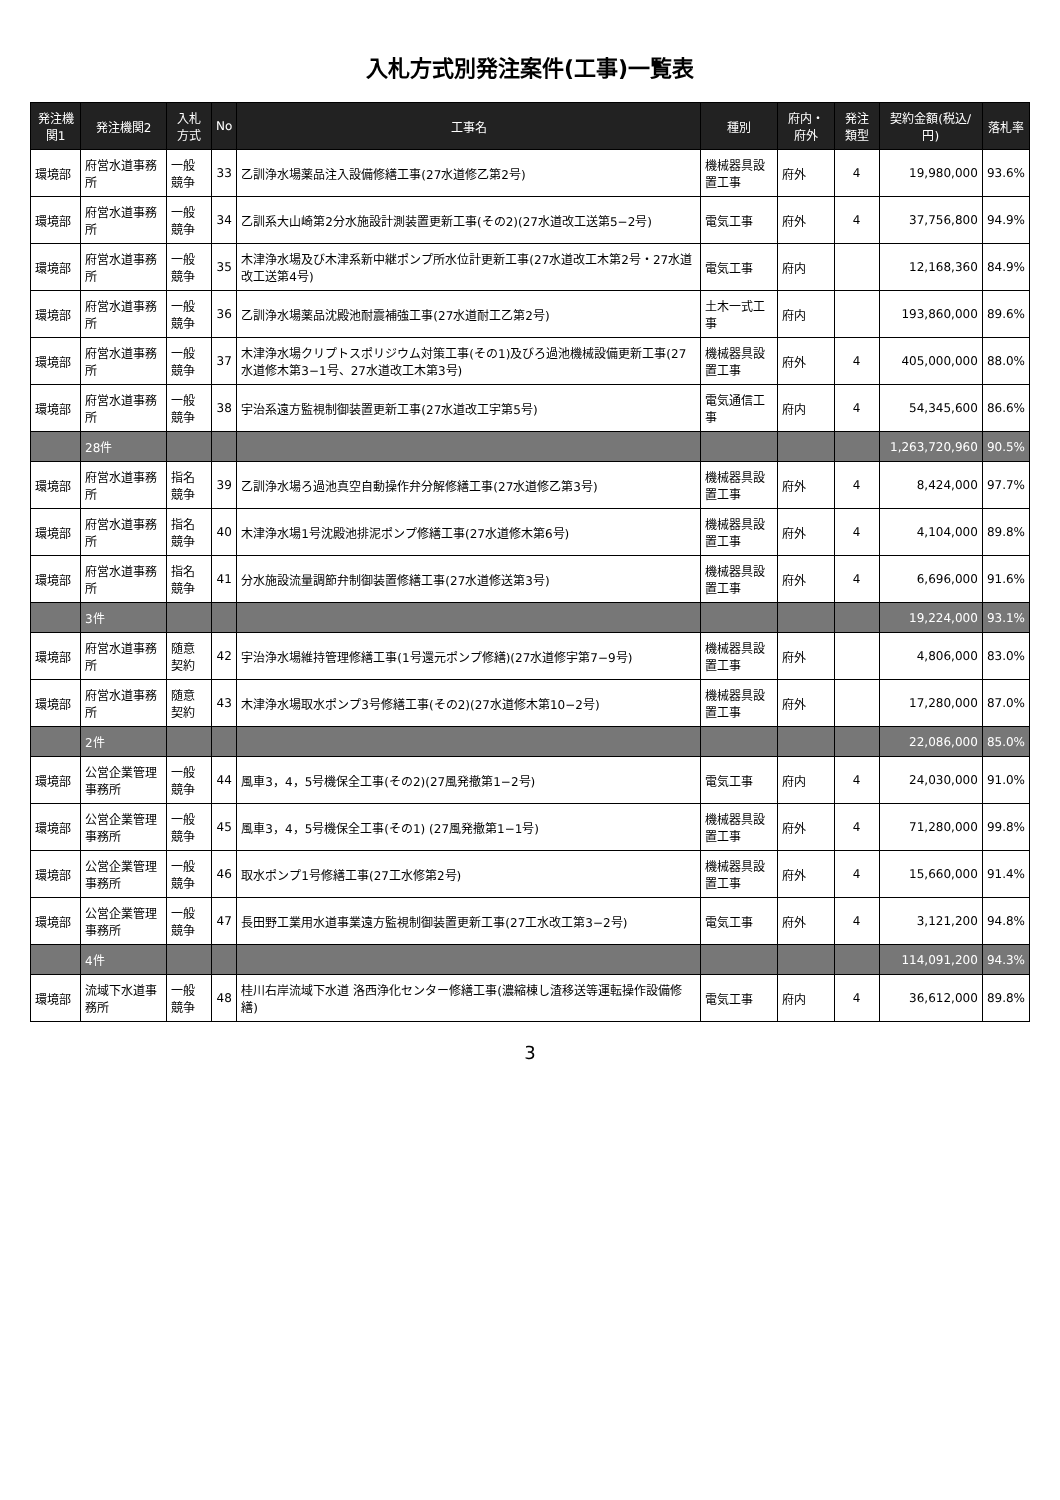入札方式別発注案件(工事)一覧表
| 発注機関1 | 発注機関2 | 入札方式 | No | 工事名 | 種別 | 府内・府外 | 発注類型 | 契約金額(税込/円) | 落札率 |
| --- | --- | --- | --- | --- | --- | --- | --- | --- | --- |
| 環境部 | 府営水道事務所 | 一般競争 | 33 | 乙訓浄水場薬品注入設備修繕工事(27水道修乙第2号) | 機械器具設置工事 | 府外 | 4 | 19,980,000 | 93.6% |
| 環境部 | 府営水道事務所 | 一般競争 | 34 | 乙訓系大山崎第2分水施設計測装置更新工事(その2)(27水道改工送第5−2号) | 電気工事 | 府外 | 4 | 37,756,800 | 94.9% |
| 環境部 | 府営水道事務所 | 一般競争 | 35 | 木津浄水場及び木津系新中継ポンプ所水位計更新工事(27水道改工木第2号・27水道改工送第4号) | 電気工事 | 府内 | | 12,168,360 | 84.9% |
| 環境部 | 府営水道事務所 | 一般競争 | 36 | 乙訓浄水場薬品沈殿池耐震補強工事(27水道耐工乙第2号) | 土木一式工事 | 府内 | | 193,860,000 | 89.6% |
| 環境部 | 府営水道事務所 | 一般競争 | 37 | 木津浄水場クリプトスポリジウム対策工事(その1)及びろ過池機械設備更新工事(27水道修木第3−1号、27水道改工木第3号) | 機械器具設置工事 | 府外 | 4 | 405,000,000 | 88.0% |
| 環境部 | 府営水道事務所 | 一般競争 | 38 | 宇治系遠方監視制御装置更新工事(27水道改工宇第5号) | 電気通信工事 | 府内 | 4 | 54,345,600 | 86.6% |
| | 28件 | | | | | | | 1,263,720,960 | 90.5% |
| 環境部 | 府営水道事務所 | 指名競争 | 39 | 乙訓浄水場ろ過池真空自動操作弁分解修繕工事(27水道修乙第3号) | 機械器具設置工事 | 府外 | 4 | 8,424,000 | 97.7% |
| 環境部 | 府営水道事務所 | 指名競争 | 40 | 木津浄水場1号沈殿池排泥ポンプ修繕工事(27水道修木第6号) | 機械器具設置工事 | 府外 | 4 | 4,104,000 | 89.8% |
| 環境部 | 府営水道事務所 | 指名競争 | 41 | 分水施設流量調節弁制御装置修繕工事(27水道修送第3号) | 機械器具設置工事 | 府外 | 4 | 6,696,000 | 91.6% |
| | 3件 | | | | | | | 19,224,000 | 93.1% |
| 環境部 | 府営水道事務所 | 随意契約 | 42 | 宇治浄水場維持管理修繕工事(1号還元ポンプ修繕)(27水道修宇第7−9号) | 機械器具設置工事 | 府外 | | 4,806,000 | 83.0% |
| 環境部 | 府営水道事務所 | 随意契約 | 43 | 木津浄水場取水ポンプ3号修繕工事(その2)(27水道修木第10−2号) | 機械器具設置工事 | 府外 | | 17,280,000 | 87.0% |
| | 2件 | | | | | | | 22,086,000 | 85.0% |
| 環境部 | 公営企業管理事務所 | 一般競争 | 44 | 風車3，4，5号機保全工事(その2)(27風発撤第1−2号) | 電気工事 | 府内 | 4 | 24,030,000 | 91.0% |
| 環境部 | 公営企業管理事務所 | 一般競争 | 45 | 風車3，4，5号機保全工事(その1) (27風発撤第1−1号) | 機械器具設置工事 | 府外 | 4 | 71,280,000 | 99.8% |
| 環境部 | 公営企業管理事務所 | 一般競争 | 46 | 取水ポンプ1号修繕工事(27工水修第2号) | 機械器具設置工事 | 府外 | 4 | 15,660,000 | 91.4% |
| 環境部 | 公営企業管理事務所 | 一般競争 | 47 | 長田野工業用水道事業遠方監視制御装置更新工事(27工水改工第3−2号) | 電気工事 | 府外 | 4 | 3,121,200 | 94.8% |
| | 4件 | | | | | | | 114,091,200 | 94.3% |
| 環境部 | 流域下水道事務所 | 一般競争 | 48 | 桂川右岸流域下水道 洛西浄化センター修繕工事(濃縮棟し渣移送等運転操作設備修繕) | 電気工事 | 府内 | 4 | 36,612,000 | 89.8% |
3